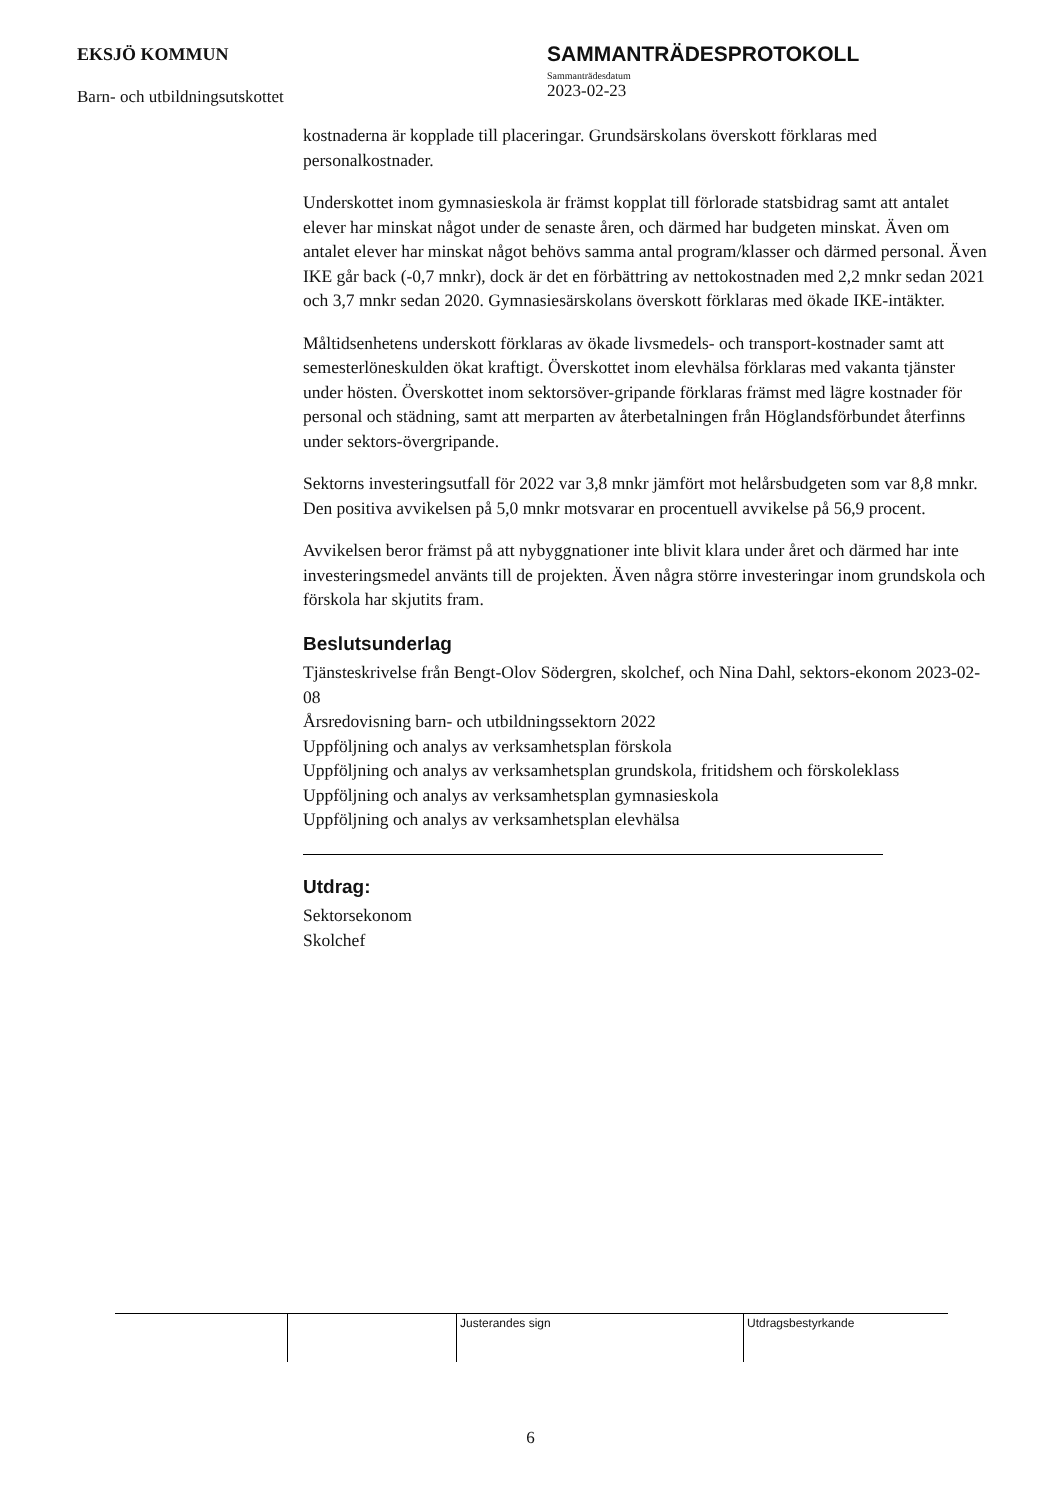EKSJÖ KOMMUN
Barn- och utbildningsutskottet
SAMMANTRÄDESPROTOKOLL
Sammanträdesdatum
2023-02-23
kostnaderna är kopplade till placeringar. Grundsärskolans överskott förklaras med personalkostnader.
Underskottet inom gymnasieskola är främst kopplat till förlorade statsbidrag samt att antalet elever har minskat något under de senaste åren, och därmed har budgeten minskat. Även om antalet elever har minskat något behövs samma antal program/klasser och därmed personal. Även IKE går back (-0,7 mnkr), dock är det en förbättring av nettokostnaden med 2,2 mnkr sedan 2021 och 3,7 mnkr sedan 2020. Gymnasiesärskolans överskott förklaras med ökade IKE-intäkter.
Måltidsenhetens underskott förklaras av ökade livsmedels- och transport-kostnader samt att semesterlöneskulden ökat kraftigt. Överskottet inom elevhälsa förklaras med vakanta tjänster under hösten. Överskottet inom sektorsöver-gripande förklaras främst med lägre kostnader för personal och städning, samt att merparten av återbetalningen från Höglandsförbundet återfinns under sektors-övergripande.
Sektorns investeringsutfall för 2022 var 3,8 mnkr jämfört mot helårsbudgeten som var 8,8 mnkr. Den positiva avvikelsen på 5,0 mnkr motsvarar en procentuell avvikelse på 56,9 procent.
Avvikelsen beror främst på att nybyggnationer inte blivit klara under året och därmed har inte investeringsmedel använts till de projekten. Även några större investeringar inom grundskola och förskola har skjutits fram.
Beslutsunderlag
Tjänsteskrivelse från Bengt-Olov Södergren, skolchef, och Nina Dahl, sektors-ekonom 2023-02-08
Årsredovisning barn- och utbildningssektorn 2022
Uppföljning och analys av verksamhetsplan förskola
Uppföljning och analys av verksamhetsplan grundskola, fritidshem och förskoleklass
Uppföljning och analys av verksamhetsplan gymnasieskola
Uppföljning och analys av verksamhetsplan elevhälsa
Utdrag:
Sektorsekonom
Skolchef
| | | Justerandes sign | Utdragsbestyrkande |
6